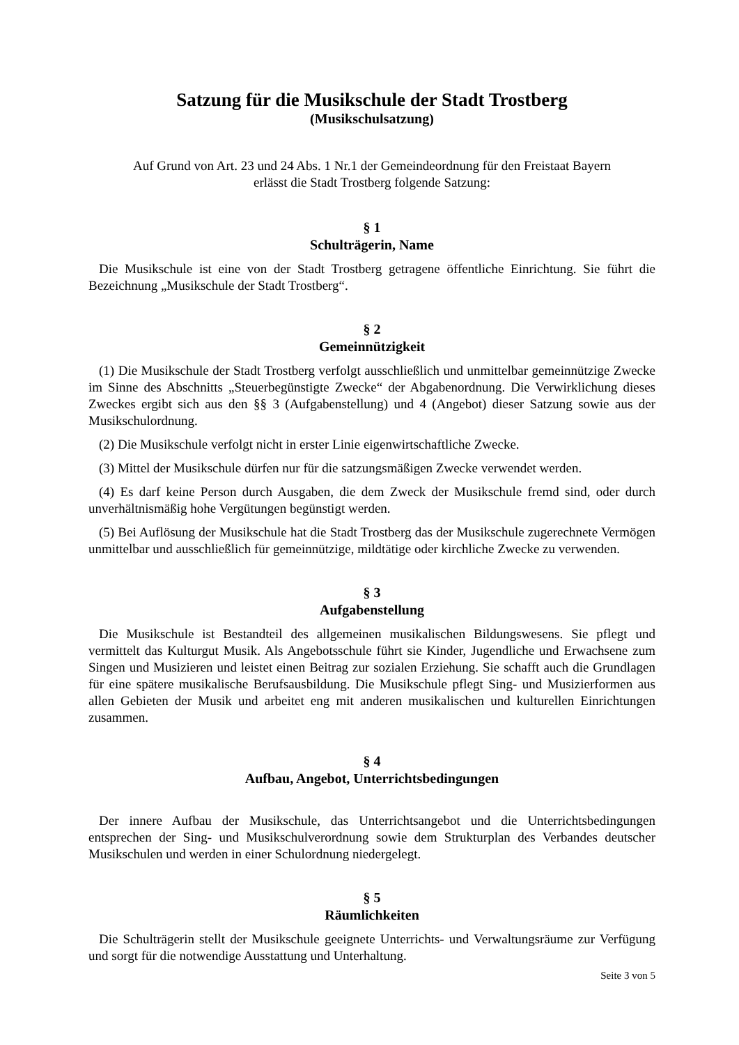Satzung für die Musikschule der Stadt Trostberg
(Musikschulsatzung)
Auf Grund von Art. 23 und 24 Abs. 1 Nr.1 der Gemeindeordnung für den Freistaat Bayern
erlässt die Stadt Trostberg folgende Satzung:
§ 1
Schulträgerin, Name
Die Musikschule ist eine von der Stadt Trostberg getragene öffentliche Einrichtung. Sie führt die Bezeichnung „Musikschule der Stadt Trostberg“.
§ 2
Gemeinnützigkeit
(1) Die Musikschule der Stadt Trostberg verfolgt ausschließlich und unmittelbar gemeinnützige Zwecke im Sinne des Abschnitts „Steuerbegünstigte Zwecke“ der Abgabenordnung. Die Verwirklichung dieses Zweckes ergibt sich aus den §§ 3 (Aufgabenstellung) und 4 (Angebot) dieser Satzung sowie aus der Musikschulordnung.
(2) Die Musikschule verfolgt nicht in erster Linie eigenwirtschaftliche Zwecke.
(3) Mittel der Musikschule dürfen nur für die satzungsmäßigen Zwecke verwendet werden.
(4) Es darf keine Person durch Ausgaben, die dem Zweck der Musikschule fremd sind, oder durch unverhältnismäßig hohe Vergütungen begünstigt werden.
(5) Bei Auflösung der Musikschule hat die Stadt Trostberg das der Musikschule zugerechnete Vermögen unmittelbar und ausschließlich für gemeinnützige, mildtätige oder kirchliche Zwecke zu verwenden.
§ 3
Aufgabenstellung
Die Musikschule ist Bestandteil des allgemeinen musikalischen Bildungswesens. Sie pflegt und vermittelt das Kulturgut Musik. Als Angebotsschule führt sie Kinder, Jugendliche und Erwachsene zum Singen und Musizieren und leistet einen Beitrag zur sozialen Erziehung. Sie schafft auch die Grundlagen für eine spätere musikalische Berufsausbildung. Die Musikschule pflegt Sing- und Musizierformen aus allen Gebieten der Musik und arbeitet eng mit anderen musikalischen und kulturellen Einrichtungen zusammen.
§ 4
Aufbau, Angebot, Unterrichtsbedingungen
Der innere Aufbau der Musikschule, das Unterrichtsangebot und die Unterrichtsbedingungen entsprechen der Sing- und Musikschulverordnung sowie dem Strukturplan des Verbandes deutscher Musikschulen und werden in einer Schulordnung niedergelegt.
§ 5
Räumlichkeiten
Die Schulträgerin stellt der Musikschule geeignete Unterrichts- und Verwaltungsräume zur Verfügung und sorgt für die notwendige Ausstattung und Unterhaltung.
Seite 3 von 5